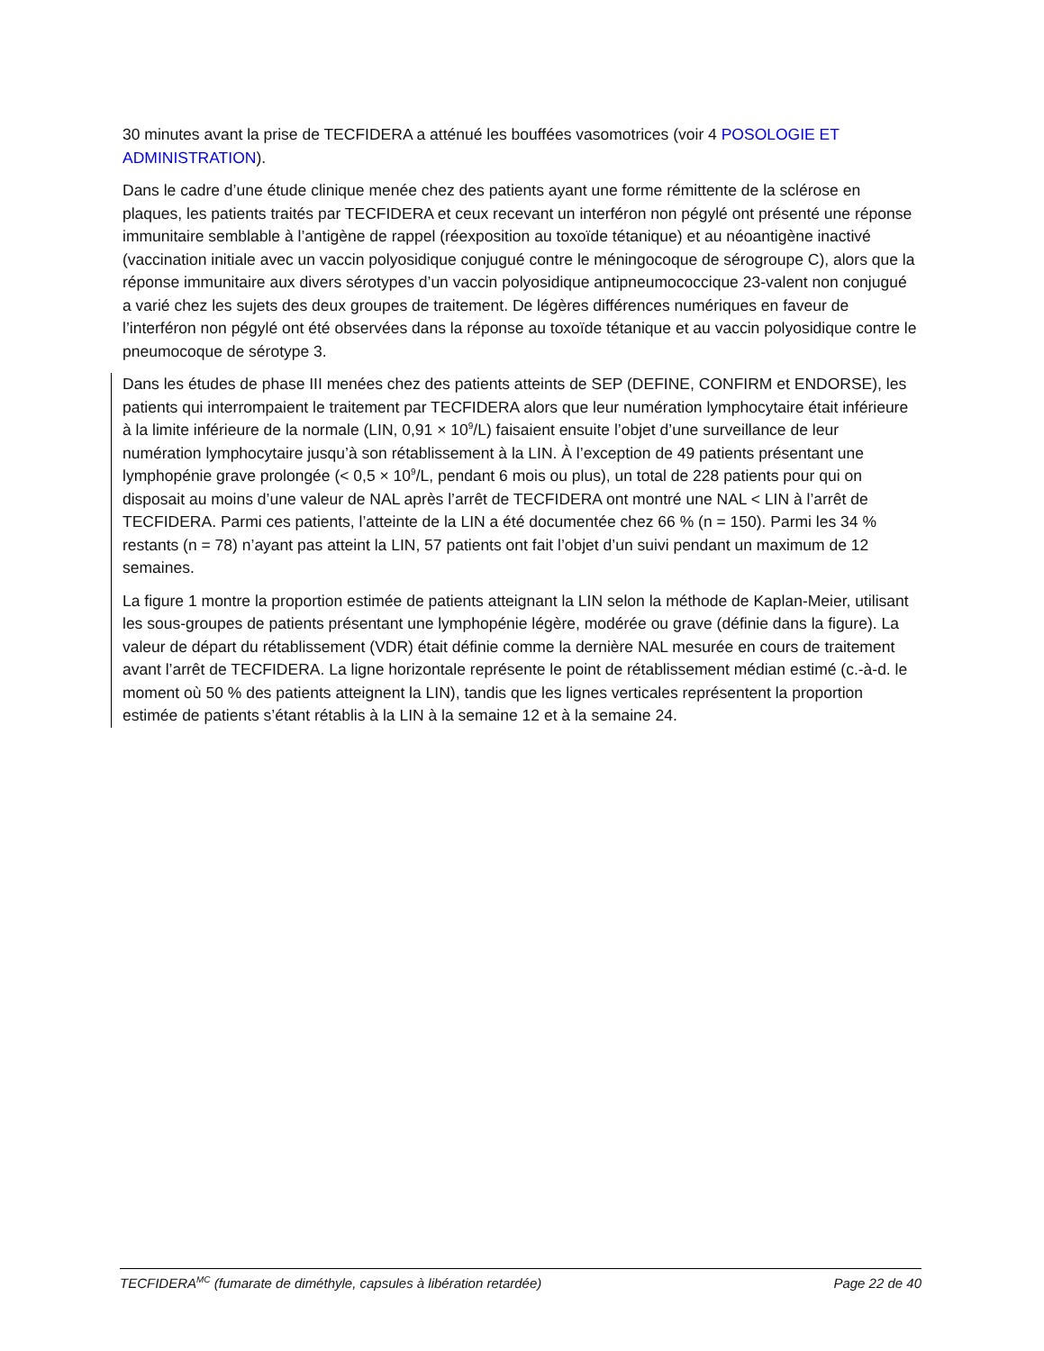30 minutes avant la prise de TECFIDERA a atténué les bouffées vasomotrices (voir 4 POSOLOGIE ET ADMINISTRATION).
Dans le cadre d’une étude clinique menée chez des patients ayant une forme rémittente de la sclérose en plaques, les patients traités par TECFIDERA et ceux recevant un interféron non pégylé ont présenté une réponse immunitaire semblable à l’antigène de rappel (réexposition au toxoïde tétanique) et au néoantigène inactivé (vaccination initiale avec un vaccin polyosidique conjugué contre le méningocoque de sérogroupe C), alors que la réponse immunitaire aux divers sérotypes d’un vaccin polyosidique antipneumococcique 23-valent non conjugué a varié chez les sujets des deux groupes de traitement. De légères différences numériques en faveur de l’interféron non pégylé ont été observées dans la réponse au toxoïde tétanique et au vaccin polyosidique contre le pneumocoque de sérotype 3.
Dans les études de phase III menées chez des patients atteints de SEP (DEFINE, CONFIRM et ENDORSE), les patients qui interrompaient le traitement par TECFIDERA alors que leur numération lymphocytaire était inférieure à la limite inférieure de la normale (LIN, 0,91 × 10<sup>9</sup>/L) faisaient ensuite l’objet d’une surveillance de leur numération lymphocytaire jusqu’à son rétablissement à la LIN. À l’exception de 49 patients présentant une lymphopénie grave prolongée (< 0,5 × 10<sup>9</sup>/L, pendant 6 mois ou plus), un total de 228 patients pour qui on disposait au moins d’une valeur de NAL après l’arrêt de TECFIDERA ont montré une NAL < LIN à l’arrêt de TECFIDERA. Parmi ces patients, l’atteinte de la LIN a été documentée chez 66 % (n = 150). Parmi les 34 % restants (n = 78) n’ayant pas atteint la LIN, 57 patients ont fait l’objet d’un suivi pendant un maximum de 12 semaines.
La figure 1 montre la proportion estimée de patients atteignant la LIN selon la méthode de Kaplan-Meier, utilisant les sous-groupes de patients présentant une lymphopénie légère, modérée ou grave (définie dans la figure). La valeur de départ du rétablissement (VDR) était définie comme la dernière NAL mesurée en cours de traitement avant l’arrêt de TECFIDERA. La ligne horizontale représente le point de rétablissement médian estimé (c.-à-d. le moment où 50 % des patients atteignent la LIN), tandis que les lignes verticales représentent la proportion estimée de patients s’étant rétablis à la LIN à la semaine 12 et à la semaine 24.
TECFIDERA<sup>MC</sup> (fumarate de diméthyle, capsules à libération retardée) Page 22 de 40